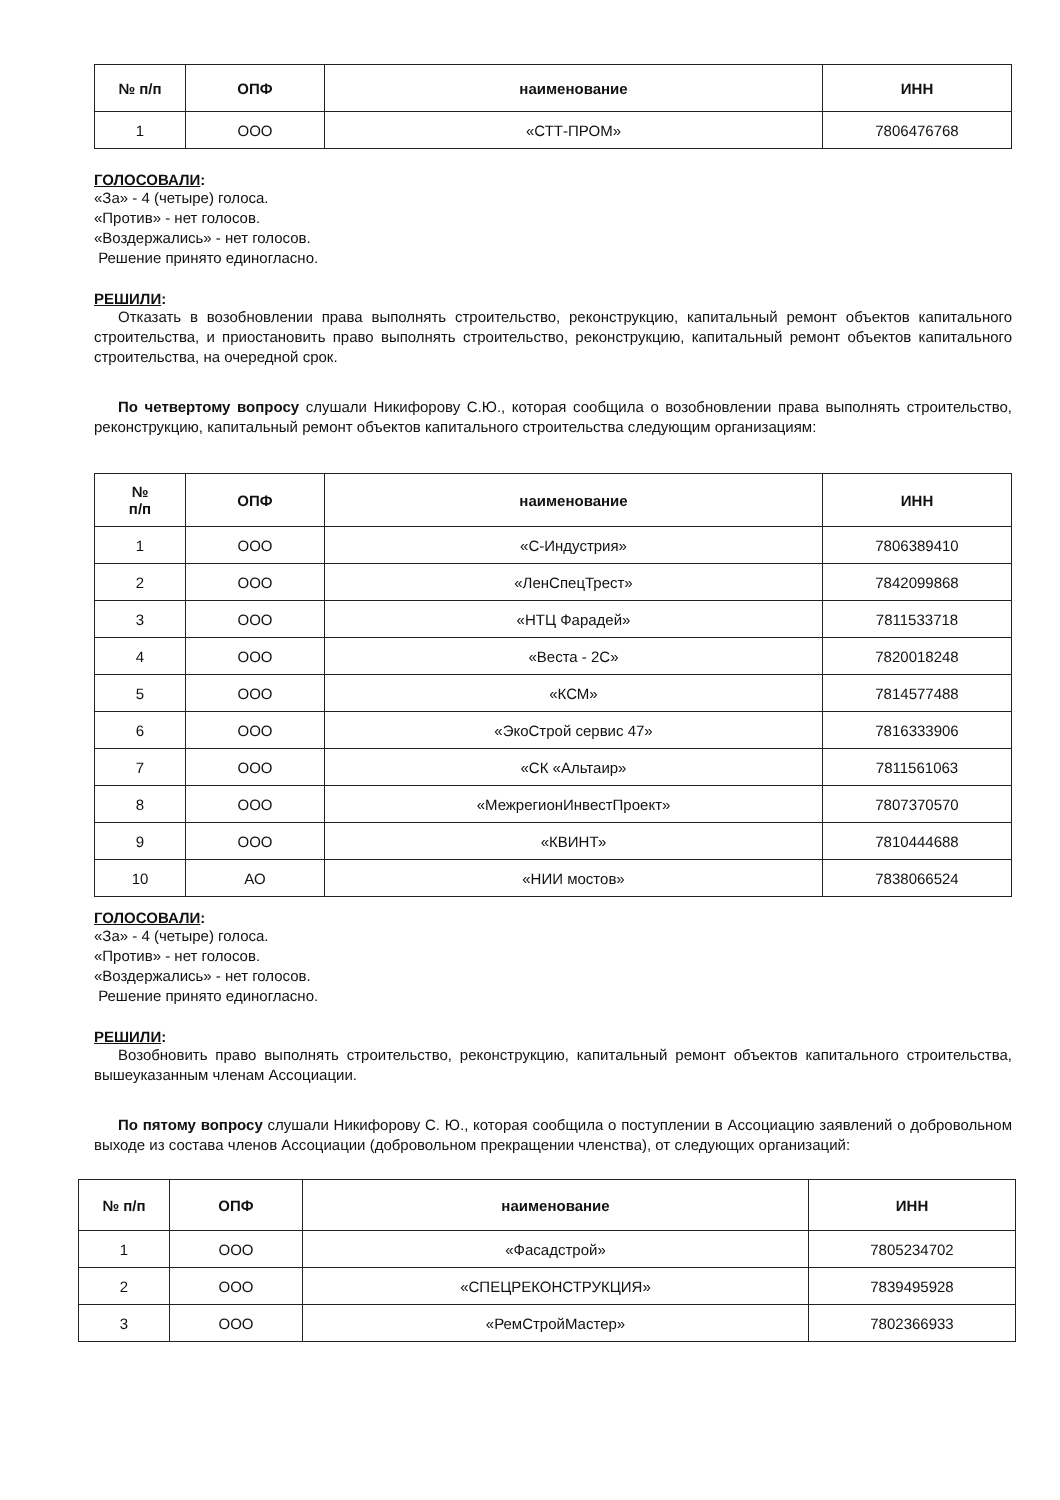| № п/п | ОПФ | наименование | ИНН |
| --- | --- | --- | --- |
| 1 | ООО | «СТТ-ПРОМ» | 7806476768 |
ГОЛОСОВАЛИ:
«За» - 4 (четыре) голоса.
«Против» - нет голосов.
«Воздержались» - нет голосов.
Решение принято единогласно.
РЕШИЛИ:
Отказать в возобновлении права выполнять строительство, реконструкцию, капитальный ремонт объектов капитального строительства, и приостановить право выполнять строительство, реконструкцию, капитальный ремонт объектов капитального строительства, на очередной срок.
По четвертому вопросу слушали Никифорову С.Ю., которая сообщила о возобновлении права выполнять строительство, реконструкцию, капитальный ремонт объектов капитального строительства следующим организациям:
| № п/п | ОПФ | наименование | ИНН |
| --- | --- | --- | --- |
| 1 | ООО | «С-Индустрия» | 7806389410 |
| 2 | ООО | «ЛенСпецТрест» | 7842099868 |
| 3 | ООО | «НТЦ Фарадей» | 7811533718 |
| 4 | ООО | «Веста - 2С» | 7820018248 |
| 5 | ООО | «КСМ» | 7814577488 |
| 6 | ООО | «ЭкоСтрой сервис 47» | 7816333906 |
| 7 | ООО | «СК «Альтаир» | 7811561063 |
| 8 | ООО | «МежрегионИнвестПроект» | 7807370570 |
| 9 | ООО | «КВИНТ» | 7810444688 |
| 10 | АО | «НИИ мостов» | 7838066524 |
ГОЛОСОВАЛИ:
«За» - 4 (четыре) голоса.
«Против» - нет голосов.
«Воздержались» - нет голосов.
Решение принято единогласно.
РЕШИЛИ:
Возобновить право выполнять строительство, реконструкцию, капитальный ремонт объектов капитального строительства, вышеуказанным членам Ассоциации.
По пятому вопросу слушали Никифорову С. Ю., которая сообщила о поступлении в Ассоциацию заявлений о добровольном выходе из состава членов Ассоциации (добровольном прекращении членства), от следующих организаций:
| № п/п | ОПФ | наименование | ИНН |
| --- | --- | --- | --- |
| 1 | ООО | «Фасадстрой» | 7805234702 |
| 2 | ООО | «СПЕЦРЕКОНСТРУКЦИЯ» | 7839495928 |
| 3 | ООО | «РемСтройМастер» | 7802366933 |